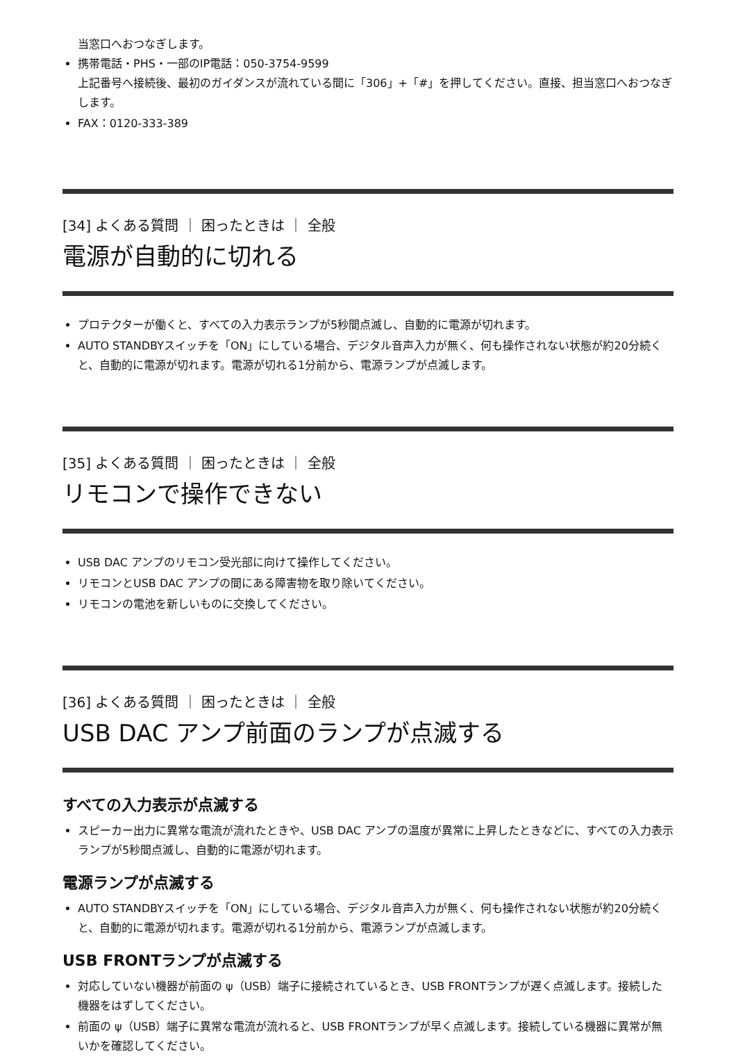当窓口へおつなぎします。
携帯電話・PHS・一部のIP電話：050-3754-9599
上記番号へ接続後、最初のガイダンスが流れている間に「306」+「#」を押してください。直接、担当窓口へおつなぎします。
FAX：0120-333-389
[34] よくある質問 ｜ 困ったときは ｜ 全般
電源が自動的に切れる
プロテクターが働くと、すべての入力表示ランプが5秒間点滅し、自動的に電源が切れます。
AUTO STANDBYスイッチを「ON」にしている場合、デジタル音声入力が無く、何も操作されない状態が約20分続くと、自動的に電源が切れます。電源が切れる1分前から、電源ランプが点滅します。
[35] よくある質問 ｜ 困ったときは ｜ 全般
リモコンで操作できない
USB DAC アンプのリモコン受光部に向けて操作してください。
リモコンとUSB DAC アンプの間にある障害物を取り除いてください。
リモコンの電池を新しいものに交換してください。
[36] よくある質問 ｜ 困ったときは ｜ 全般
USB DAC アンプ前面のランプが点滅する
すべての入力表示が点滅する
スピーカー出力に異常な電流が流れたときや、USB DAC アンプの温度が異常に上昇したときなどに、すべての入力表示ランプが5秒間点滅し、自動的に電源が切れます。
電源ランプが点滅する
AUTO STANDBYスイッチを「ON」にしている場合、デジタル音声入力が無く、何も操作されない状態が約20分続くと、自動的に電源が切れます。電源が切れる1分前から、電源ランプが点滅します。
USB FRONTランプが点滅する
対応していない機器が前面の ψ（USB）端子に接続されているとき、USB FRONTランプが遅く点滅します。接続した機器をはずしてください。
前面の ψ（USB）端子に異常な電流が流れると、USB FRONTランプが早く点滅します。接続している機器に異常が無いかを確認してください。